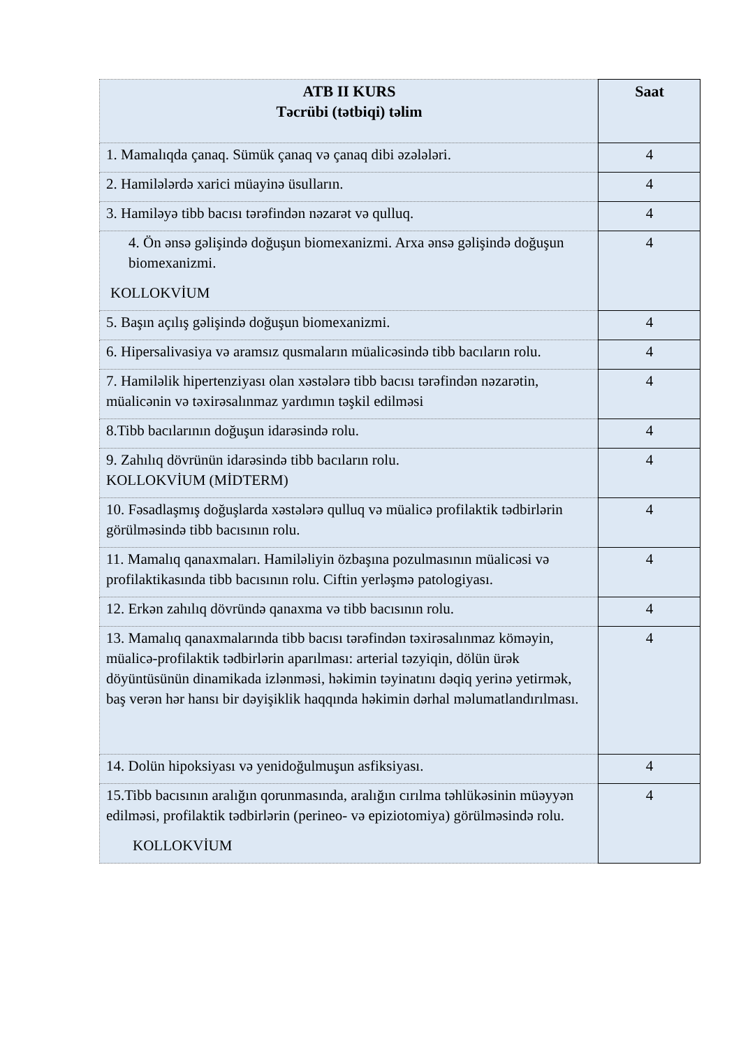| ATB II KURS Təcrübi (tətbiqi) təlim | Saat |
| --- | --- |
| 1. Mamalıqda çanaq. Sümük çanaq və çanaq dibi əzələləri. | 4 |
| 2. Hamilələrdə xarici müayinə üsulların. | 4 |
| 3. Hamiləyə tibb bacısı tərəfindən nəzarət və qulluq. | 4 |
| 4. Ön ənsə gəlişində doğuşun biomexanizmi. Arxa ənsə gəlişində doğuşun biomexanizmi. KOLLOKVİUM | 4 |
| 5. Başın açılış gəlişində doğuşun biomexanizmi. | 4 |
| 6. Hipersalivasiya və aramsız qusmaların müalicəsində tibb bacıların rolu. | 4 |
| 7. Hamiləlik hipertenziyası olan xəstələrə tibb bacısı tərəfindən nəzarətin, müalicənin və təxirəsalınmaz yardımın təşkil edilməsi | 4 |
| 8.Tibb bacılarının doğuşun idarəsində rolu. | 4 |
| 9. Zahılıq dövrünün idarəsində tibb bacıların rolu. KOLLOKVİUM (MİDTERM) | 4 |
| 10. Fəsadlaşmış doğuşlarda xəstələrə qulluq və müalicə profilaktik tədbirlərin görülməsində tibb bacısının rolu. | 4 |
| 11. Mamalıq qanaxmaları. Hamiləliyin özbaşına pozulmasının müalicəsi və profilaktikasında tibb bacısının rolu. Ciftin yerləşmə patologiyası. | 4 |
| 12. Erkən zahılıq dövründə qanaxma və tibb bacısının rolu. | 4 |
| 13. Mamalıq qanaxmalarında tibb bacısı tərəfindən təxirəsalınmaz köməyin, müalicə-profilaktik tədbirlərin aparılması: arterial təzyiqin, dölün ürək döyüntüsünün dinamikada izlənməsi, həkimin təyinatını dəqiq yerinə yetirmək, baş verən hər hansı bir dəyişiklik haqqında həkimin dərhal məlumatlandırılması. | 4 |
| 14. Dolün hipoksiyası və yenidoğulmuşun asfiksiyası. | 4 |
| 15.Tibb bacısının aralığın qorunmasında, aralığın cırılma təhlükəsinin müəyyən edilməsi, profilaktik tədbirlərin (perineo- və epiziotomiya) görülməsində rolu. KOLLOKVİUM | 4 |